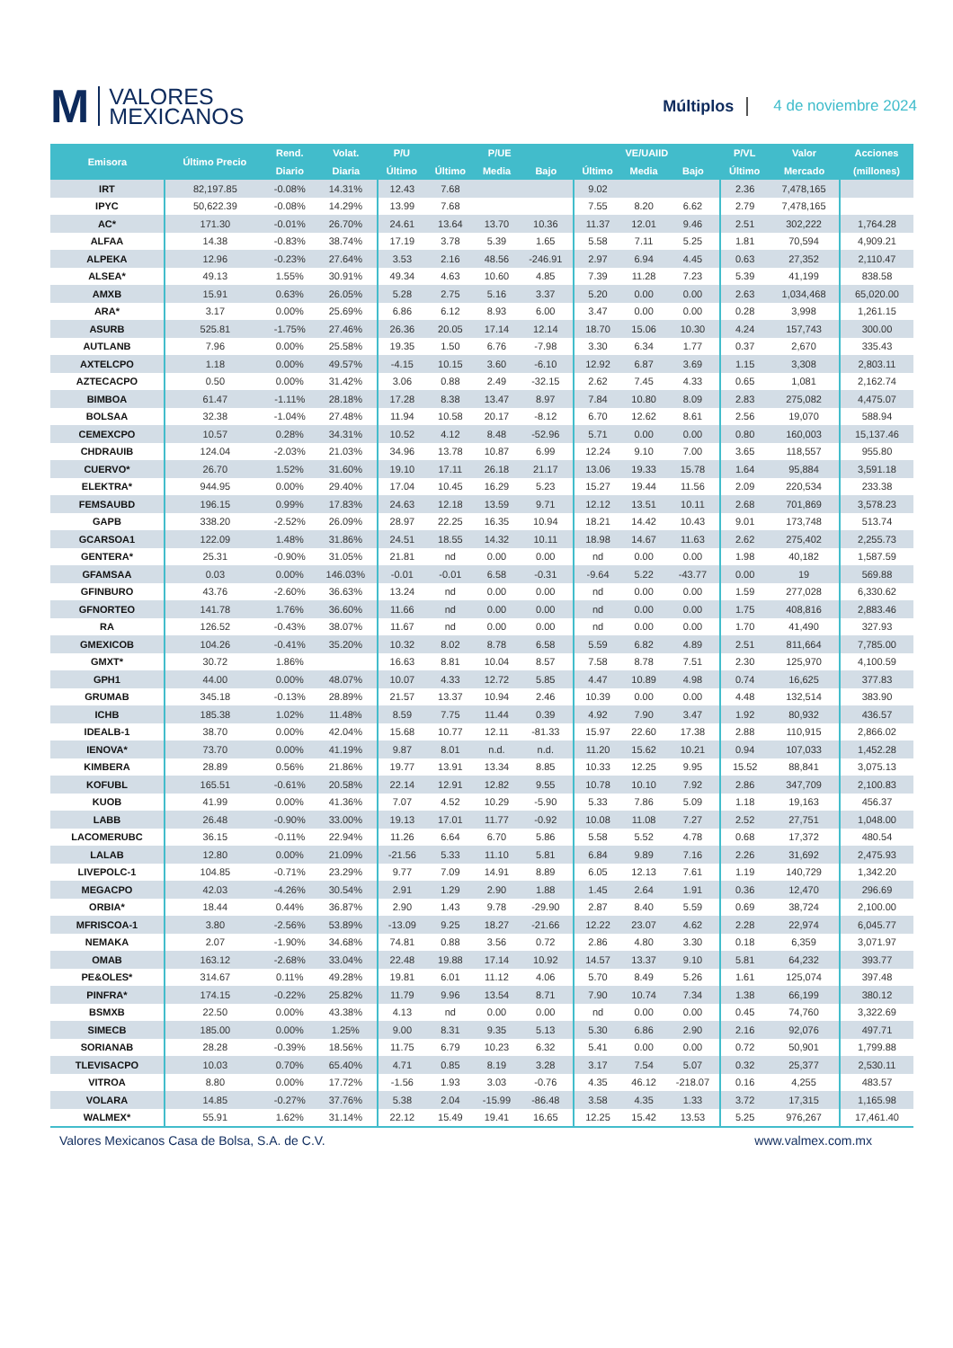M
VALORES
MEXICANOS
Múltiplos 4 de noviembre 2024
| Emisora | Último Precio | Rend. | Volat. | P/U | P/UE | | | VE/UAIID | | | P/VL | Valor | Acciones |
| --- | --- | --- | --- | --- | --- | --- | --- | --- | --- | --- | --- | --- | --- |
| | | Diario | Diaria | Último | Último | Media | Bajo | Último | Media | Bajo | Último | Mercado | (millones) |
| IRT | 82,197.85 | -0.08% | 14.31% | 12.43 | 7.68 | | | 9.02 | | | 2.36 | 7,478,165 | |
| IPYC | 50,622.39 | -0.08% | 14.29% | 13.99 | 7.68 | | | 7.55 | 8.20 | 6.62 | 2.79 | 7,478,165 | |
| AC* | 171.30 | -0.01% | 26.70% | 24.61 | 13.64 | 13.70 | 10.36 | 11.37 | 12.01 | 9.46 | 2.51 | 302,222 | 1,764.28 |
| ALFAA | 14.38 | -0.83% | 38.74% | 17.19 | 3.78 | 5.39 | 1.65 | 5.58 | 7.11 | 5.25 | 1.81 | 70,594 | 4,909.21 |
| ALPEKA | 12.96 | -0.23% | 27.64% | 3.53 | 2.16 | 48.56 | -246.91 | 2.97 | 6.94 | 4.45 | 0.63 | 27,352 | 2,110.47 |
| ALSEA* | 49.13 | 1.55% | 30.91% | 49.34 | 4.63 | 10.60 | 4.85 | 7.39 | 11.28 | 7.23 | 5.39 | 41,199 | 838.58 |
| AMXB | 15.91 | 0.63% | 26.05% | 5.28 | 2.75 | 5.16 | 3.37 | 5.20 | 0.00 | 0.00 | 2.63 | 1,034,468 | 65,020.00 |
| ARA* | 3.17 | 0.00% | 25.69% | 6.86 | 6.12 | 8.93 | 6.00 | 3.47 | 0.00 | 0.00 | 0.28 | 3,998 | 1,261.15 |
| ASURB | 525.81 | -1.75% | 27.46% | 26.36 | 20.05 | 17.14 | 12.14 | 18.70 | 15.06 | 10.30 | 4.24 | 157,743 | 300.00 |
| AUTLANB | 7.96 | 0.00% | 25.58% | 19.35 | 1.50 | 6.76 | -7.98 | 3.30 | 6.34 | 1.77 | 0.37 | 2,670 | 335.43 |
| AXTELCPO | 1.18 | 0.00% | 49.57% | -4.15 | 10.15 | 3.60 | -6.10 | 12.92 | 6.87 | 3.69 | 1.15 | 3,308 | 2,803.11 |
| AZTECACPO | 0.50 | 0.00% | 31.42% | 3.06 | 0.88 | 2.49 | -32.15 | 2.62 | 7.45 | 4.33 | 0.65 | 1,081 | 2,162.74 |
| BIMBOA | 61.47 | -1.11% | 28.18% | 17.28 | 8.38 | 13.47 | 8.97 | 7.84 | 10.80 | 8.09 | 2.83 | 275,082 | 4,475.07 |
| BOLSAA | 32.38 | -1.04% | 27.48% | 11.94 | 10.58 | 20.17 | -8.12 | 6.70 | 12.62 | 8.61 | 2.56 | 19,070 | 588.94 |
| CEMEXCPO | 10.57 | 0.28% | 34.31% | 10.52 | 4.12 | 8.48 | -52.96 | 5.71 | 0.00 | 0.00 | 0.80 | 160,003 | 15,137.46 |
| CHDRAUIB | 124.04 | -2.03% | 21.03% | 34.96 | 13.78 | 10.87 | 6.99 | 12.24 | 9.10 | 7.00 | 3.65 | 118,557 | 955.80 |
| CUERVO* | 26.70 | 1.52% | 31.60% | 19.10 | 17.11 | 26.18 | 21.17 | 13.06 | 19.33 | 15.78 | 1.64 | 95,884 | 3,591.18 |
| ELEKTRA* | 944.95 | 0.00% | 29.40% | 17.04 | 10.45 | 16.29 | 5.23 | 15.27 | 19.44 | 11.56 | 2.09 | 220,534 | 233.38 |
| FEMSAUBD | 196.15 | 0.99% | 17.83% | 24.63 | 12.18 | 13.59 | 9.71 | 12.12 | 13.51 | 10.11 | 2.68 | 701,869 | 3,578.23 |
| GAPB | 338.20 | -2.52% | 26.09% | 28.97 | 22.25 | 16.35 | 10.94 | 18.21 | 14.42 | 10.43 | 9.01 | 173,748 | 513.74 |
| GCARSOA1 | 122.09 | 1.48% | 31.86% | 24.51 | 18.55 | 14.32 | 10.11 | 18.98 | 14.67 | 11.63 | 2.62 | 275,402 | 2,255.73 |
| GENTERA* | 25.31 | -0.90% | 31.05% | 21.81 | nd | 0.00 | 0.00 | nd | 0.00 | 0.00 | 1.98 | 40,182 | 1,587.59 |
| GFAMSAA | 0.03 | 0.00% | 146.03% | -0.01 | -0.01 | 6.58 | -0.31 | -9.64 | 5.22 | -43.77 | 0.00 | 19 | 569.88 |
| GFINBURO | 43.76 | -2.60% | 36.63% | 13.24 | nd | 0.00 | 0.00 | nd | 0.00 | 0.00 | 1.59 | 277,028 | 6,330.62 |
| GFNORTEO | 141.78 | 1.76% | 36.60% | 11.66 | nd | 0.00 | 0.00 | nd | 0.00 | 0.00 | 1.75 | 408,816 | 2,883.46 |
| RA | 126.52 | -0.43% | 38.07% | 11.67 | nd | 0.00 | 0.00 | nd | 0.00 | 0.00 | 1.70 | 41,490 | 327.93 |
| GMEXICOB | 104.26 | -0.41% | 35.20% | 10.32 | 8.02 | 8.78 | 6.58 | 5.59 | 6.82 | 4.89 | 2.51 | 811,664 | 7,785.00 |
| GMXT* | 30.72 | 1.86% | | 16.63 | 8.81 | 10.04 | 8.57 | 7.58 | 8.78 | 7.51 | 2.30 | 125,970 | 4,100.59 |
| GPH1 | 44.00 | 0.00% | 48.07% | 10.07 | 4.33 | 12.72 | 5.85 | 4.47 | 10.89 | 4.98 | 0.74 | 16,625 | 377.83 |
| GRUMAB | 345.18 | -0.13% | 28.89% | 21.57 | 13.37 | 10.94 | 2.46 | 10.39 | 0.00 | 0.00 | 4.48 | 132,514 | 383.90 |
| ICHB | 185.38 | 1.02% | 11.48% | 8.59 | 7.75 | 11.44 | 0.39 | 4.92 | 7.90 | 3.47 | 1.92 | 80,932 | 436.57 |
| IDEALB-1 | 38.70 | 0.00% | 42.04% | 15.68 | 10.77 | 12.11 | -81.33 | 15.97 | 22.60 | 17.38 | 2.88 | 110,915 | 2,866.02 |
| IENOVA* | 73.70 | 0.00% | 41.19% | 9.87 | 8.01 | n.d. | n.d. | 11.20 | 15.62 | 10.21 | 0.94 | 107,033 | 1,452.28 |
| KIMBERA | 28.89 | 0.56% | 21.86% | 19.77 | 13.91 | 13.34 | 8.85 | 10.33 | 12.25 | 9.95 | 15.52 | 88,841 | 3,075.13 |
| KOFUBL | 165.51 | -0.61% | 20.58% | 22.14 | 12.91 | 12.82 | 9.55 | 10.78 | 10.10 | 7.92 | 2.86 | 347,709 | 2,100.83 |
| KUOB | 41.99 | 0.00% | 41.36% | 7.07 | 4.52 | 10.29 | -5.90 | 5.33 | 7.86 | 5.09 | 1.18 | 19,163 | 456.37 |
| LABB | 26.48 | -0.90% | 33.00% | 19.13 | 17.01 | 11.77 | -0.92 | 10.08 | 11.08 | 7.27 | 2.52 | 27,751 | 1,048.00 |
| LACOMERUBC | 36.15 | -0.11% | 22.94% | 11.26 | 6.64 | 6.70 | 5.86 | 5.58 | 5.52 | 4.78 | 0.68 | 17,372 | 480.54 |
| LALAB | 12.80 | 0.00% | 21.09% | -21.56 | 5.33 | 11.10 | 5.81 | 6.84 | 9.89 | 7.16 | 2.26 | 31,692 | 2,475.93 |
| LIVEPOLC-1 | 104.85 | -0.71% | 23.29% | 9.77 | 7.09 | 14.91 | 8.89 | 6.05 | 12.13 | 7.61 | 1.19 | 140,729 | 1,342.20 |
| MEGACPO | 42.03 | -4.26% | 30.54% | 2.91 | 1.29 | 2.90 | 1.88 | 1.45 | 2.64 | 1.91 | 0.36 | 12,470 | 296.69 |
| ORBIA* | 18.44 | 0.44% | 36.87% | 2.90 | 1.43 | 9.78 | -29.90 | 2.87 | 8.40 | 5.59 | 0.69 | 38,724 | 2,100.00 |
| MFRISCOA-1 | 3.80 | -2.56% | 53.89% | -13.09 | 9.25 | 18.27 | -21.66 | 12.22 | 23.07 | 4.62 | 2.28 | 22,974 | 6,045.77 |
| NEMAKA | 2.07 | -1.90% | 34.68% | 74.81 | 0.88 | 3.56 | 0.72 | 2.86 | 4.80 | 3.30 | 0.18 | 6,359 | 3,071.97 |
| OMAB | 163.12 | -2.68% | 33.04% | 22.48 | 19.88 | 17.14 | 10.92 | 14.57 | 13.37 | 9.10 | 5.81 | 64,232 | 393.77 |
| PE&OLES* | 314.67 | 0.11% | 49.28% | 19.81 | 6.01 | 11.12 | 4.06 | 5.70 | 8.49 | 5.26 | 1.61 | 125,074 | 397.48 |
| PINFRA* | 174.15 | -0.22% | 25.82% | 11.79 | 9.96 | 13.54 | 8.71 | 7.90 | 10.74 | 7.34 | 1.38 | 66,199 | 380.12 |
| BSMXB | 22.50 | 0.00% | 43.38% | 4.13 | nd | 0.00 | 0.00 | nd | 0.00 | 0.00 | 0.45 | 74,760 | 3,322.69 |
| SIMECB | 185.00 | 0.00% | 1.25% | 9.00 | 8.31 | 9.35 | 5.13 | 5.30 | 6.86 | 2.90 | 2.16 | 92,076 | 497.71 |
| SORIANAB | 28.28 | -0.39% | 18.56% | 11.75 | 6.79 | 10.23 | 6.32 | 5.41 | 0.00 | 0.00 | 0.72 | 50,901 | 1,799.88 |
| TLEVISACPO | 10.03 | 0.70% | 65.40% | 4.71 | 0.85 | 8.19 | 3.28 | 3.17 | 7.54 | 5.07 | 0.32 | 25,377 | 2,530.11 |
| VITROA | 8.80 | 0.00% | 17.72% | -1.56 | 1.93 | 3.03 | -0.76 | 4.35 | 46.12 | -218.07 | 0.16 | 4,255 | 483.57 |
| VOLARA | 14.85 | -0.27% | 37.76% | 5.38 | 2.04 | -15.99 | -86.48 | 3.58 | 4.35 | 1.33 | 3.72 | 17,315 | 1,165.98 |
| WALMEX* | 55.91 | 1.62% | 31.14% | 22.12 | 15.49 | 19.41 | 16.65 | 12.25 | 15.42 | 13.53 | 5.25 | 976,267 | 17,461.40 |
Valores Mexicanos Casa de Bolsa, S.A. de C.V. www.valmex.com.mx